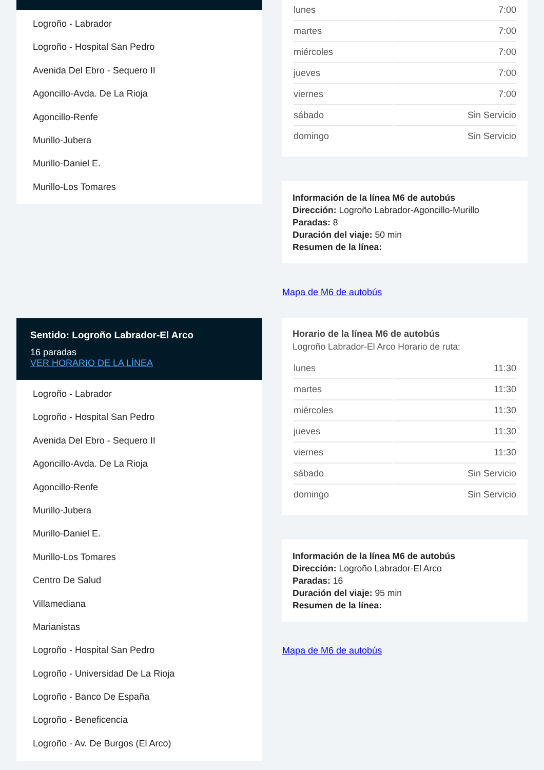Logroño - Labrador
Logroño - Hospital San Pedro
Avenida Del Ebro - Sequero II
Agoncillo-Avda. De La Rioja
Agoncillo-Renfe
Murillo-Jubera
Murillo-Daniel E.
Murillo-Los Tomares
| lunes | 7:00 |
| martes | 7:00 |
| miércoles | 7:00 |
| jueves | 7:00 |
| viernes | 7:00 |
| sábado | Sin Servicio |
| domingo | Sin Servicio |
Información de la línea M6 de autobús
Dirección: Logroño Labrador-Agoncillo-Murillo
Paradas: 8
Duración del viaje: 50 min
Resumen de la línea:
Mapa de M6 de autobús
Sentido: Logroño Labrador-El Arco
16 paradas
VER HORARIO DE LA LÍNEA
Logroño - Labrador
Logroño - Hospital San Pedro
Avenida Del Ebro - Sequero II
Agoncillo-Avda. De La Rioja
Agoncillo-Renfe
Murillo-Jubera
Murillo-Daniel E.
Murillo-Los Tomares
Centro De Salud
Villamediana
Marianistas
Logroño - Hospital San Pedro
Logroño - Universidad De La Rioja
Logroño - Banco De España
Logroño - Beneficencia
Logroño - Av. De Burgos (El Arco)
Horario de la línea M6 de autobús
Logroño Labrador-El Arco Horario de ruta:
| lunes | 11:30 |
| martes | 11:30 |
| miércoles | 11:30 |
| jueves | 11:30 |
| viernes | 11:30 |
| sábado | Sin Servicio |
| domingo | Sin Servicio |
Información de la línea M6 de autobús
Dirección: Logroño Labrador-El Arco
Paradas: 16
Duración del viaje: 95 min
Resumen de la línea:
Mapa de M6 de autobús